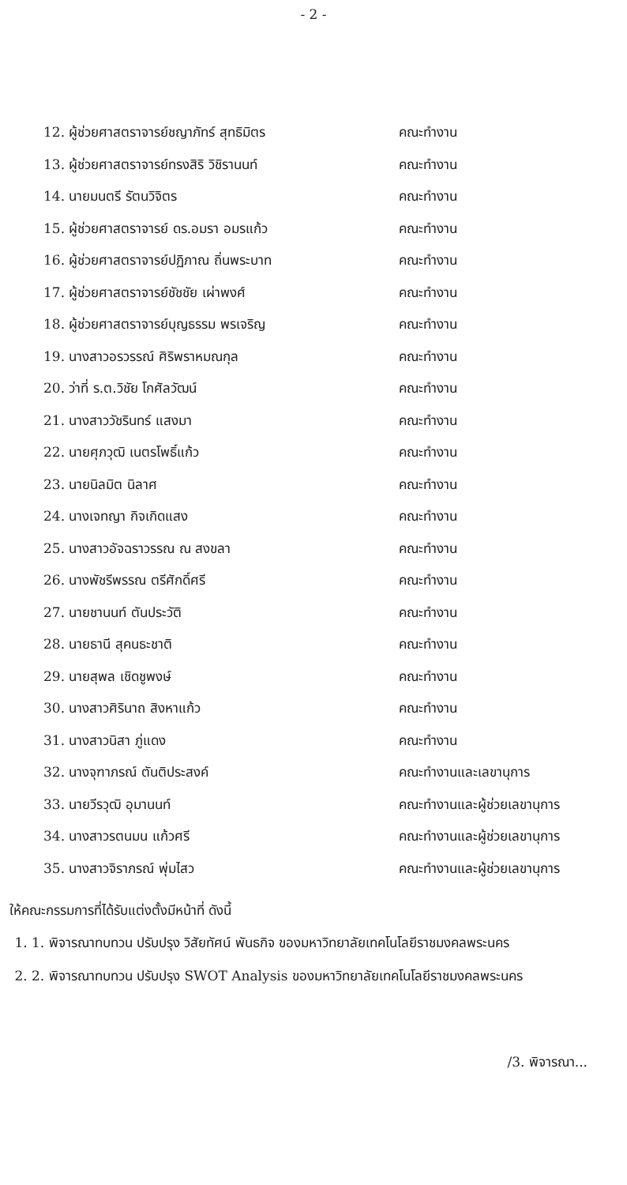- 2 -
| 12. ผู้ช่วยศาสตราจารย์ชญาภัทร์ สุทธิมิตร | คณะทำงาน |
| 13. ผู้ช่วยศาสตราจารย์ทรงสิริ วิชิรานนท์ | คณะทำงาน |
| 14. นายมนตรี รัตนวิจิตร | คณะทำงาน |
| 15. ผู้ช่วยศาสตราจารย์ ดร.อมรา อมรแก้ว | คณะทำงาน |
| 16. ผู้ช่วยศาสตราจารย์ปฏิภาณ ถิ่นพระบาท | คณะทำงาน |
| 17. ผู้ช่วยศาสตราจารย์ชัชชัย เผ่าพงศ์ | คณะทำงาน |
| 18. ผู้ช่วยศาสตราจารย์บุญธรรม พรเจริญ | คณะทำงาน |
| 19. นางสาวอรวรรณ์ ศิริพราหมณกุล | คณะทำงาน |
| 20. ว่าที่ ร.ต.วิชัย โกศัลวัฒน์ | คณะทำงาน |
| 21. นางสาววัชรินทร์ แสงมา | คณะทำงาน |
| 22. นายศุภวุฒิ เนตรโพธิ์แก้ว | คณะทำงาน |
| 23. นายนิลมิต นิลาศ | คณะทำงาน |
| 24. นางเจทญา กิจเกิดแสง | คณะทำงาน |
| 25. นางสาวอัจฉราวรรณ ณ สงขลา | คณะทำงาน |
| 26. นางพัชรีพรรณ ตรีศักดิ์ศรี | คณะทำงาน |
| 27. นายชานนท์ ตันประวัติ | คณะทำงาน |
| 28. นายธานี สุคนธะชาติ | คณะทำงาน |
| 29. นายสุพล เชิดชูพงษ์ | คณะทำงาน |
| 30. นางสาวศิรินาถ สิงหาแก้ว | คณะทำงาน |
| 31. นางสาวนิสา ภู่แดง | คณะทำงาน |
| 32. นางจุฑาภรณ์ ตันติประสงค์ | คณะทำงานและเลขานุการ |
| 33. นายวีรวุฒิ อุมานนท์ | คณะทำงานและผู้ช่วยเลขานุการ |
| 34. นางสาวรตนมน แก้วศรี | คณะทำงานและผู้ช่วยเลขานุการ |
| 35. นางสาวจิราภรณ์ พุ่มไสว | คณะทำงานและผู้ช่วยเลขานุการ |
ให้คณะกรรมการที่ได้รับแต่งตั้งมีหน้าที่ ดังนี้
1. 1. พิจารณาทบทวน ปรับปรุง วิสัยทัศน์ พันธกิจ ของมหาวิทยาลัยเทคโนโลยีราชมงคลพระนคร
2. 2. พิจารณาทบทวน ปรับปรุง SWOT Analysis ของมหาวิทยาลัยเทคโนโลยีราชมงคลพระนคร
/3. พิจารณา...